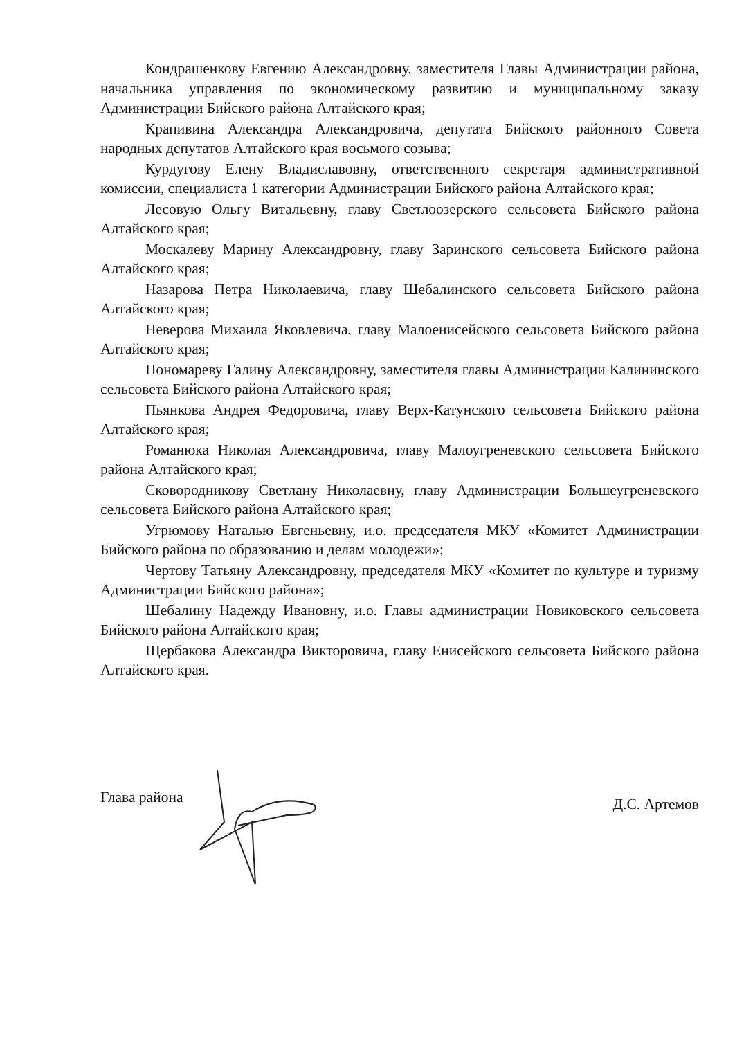Кондрашенкову Евгению Александровну, заместителя Главы Администрации района, начальника управления по экономическому развитию и муниципальному заказу Администрации Бийского района Алтайского края;
Крапивина Александра Александровича, депутата Бийского районного Совета народных депутатов Алтайского края восьмого созыва;
Курдугову Елену Владиславовну, ответственного секретаря административной комиссии, специалиста 1 категории Администрации Бийского района Алтайского края;
Лесовую Ольгу Витальевну, главу Светлоозерского сельсовета Бийского района Алтайского края;
Москалеву Марину Александровну, главу Заринского сельсовета Бийского района Алтайского края;
Назарова Петра Николаевича, главу Шебалинского сельсовета Бийского района Алтайского края;
Неверова Михаила Яковлевича, главу Малоенисейского сельсовета Бийского района Алтайского края;
Пономареву Галину Александровну, заместителя главы Администрации Калининского сельсовета Бийского района Алтайского края;
Пьянкова Андрея Федоровича, главу Верх-Катунского сельсовета Бийского района Алтайского края;
Романюка Николая Александровича, главу Малоугреневского сельсовета Бийского района Алтайского края;
Сковородникову Светлану Николаевну, главу Администрации Большеугреневского сельсовета Бийского района Алтайского края;
Угрюмову Наталью Евгеньевну, и.о. председателя МКУ «Комитет Администрации Бийского района по образованию и делам молодежи»;
Чертову Татьяну Александровну, председателя МКУ «Комитет по культуре и туризму Администрации Бийского района»;
Шебалину Надежду Ивановну, и.о. Главы администрации Новиковского сельсовета Бийского района Алтайского края;
Щербакова Александра Викторовича, главу Енисейского сельсовета Бийского района Алтайского края.
Глава района
Д.С. Артемов